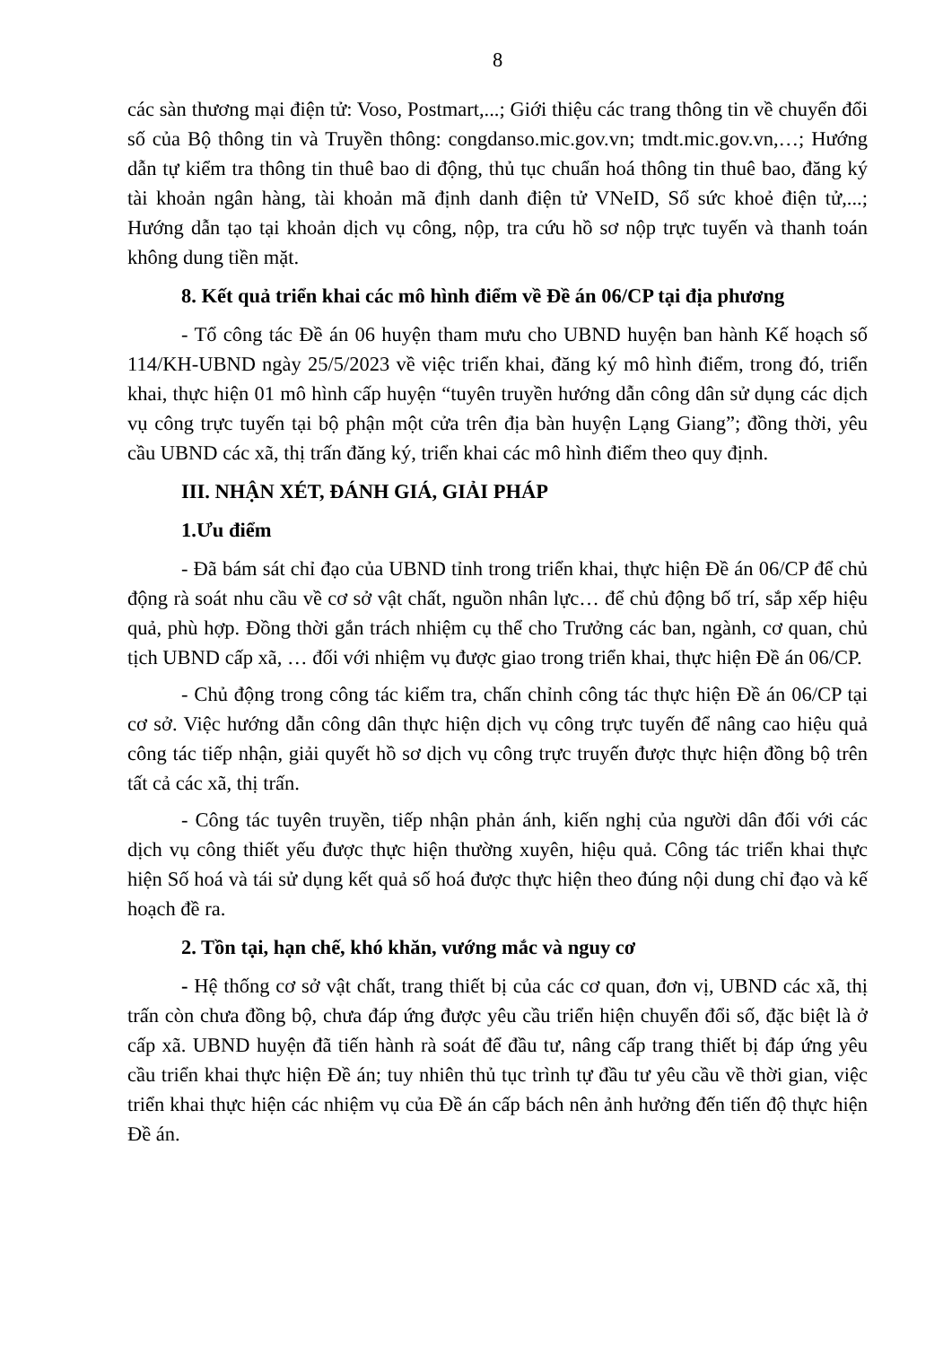8
các sàn thương mại điện tử: Voso, Postmart,...; Giới thiệu các trang thông tin về chuyển đổi số của Bộ thông tin và Truyền thông: congdanso.mic.gov.vn; tmdt.mic.gov.vn,…; Hướng dẫn tự kiểm tra thông tin thuê bao di động, thủ tục chuẩn hoá thông tin thuê bao, đăng ký tài khoản ngân hàng, tài khoản mã định danh điện tử VNeID, Sổ sức khoẻ điện tử,...; Hướng dẫn tạo tại khoản dịch vụ công, nộp, tra cứu hồ sơ nộp trực tuyến và thanh toán không dung tiền mặt.
8. Kết quả triển khai các mô hình điểm về Đề án 06/CP tại địa phương
- Tổ công tác Đề án 06 huyện tham mưu cho UBND huyện ban hành Kế hoạch số 114/KH-UBND ngày 25/5/2023 về việc triển khai, đăng ký mô hình điểm, trong đó, triển khai, thực hiện 01 mô hình cấp huyện “tuyên truyền hướng dẫn công dân sử dụng các dịch vụ công trực tuyến tại bộ phận một cửa trên địa bàn huyện Lạng Giang”; đồng thời, yêu cầu UBND các xã, thị trấn đăng ký, triển khai các mô hình điểm theo quy định.
III. NHẬN XÉT, ĐÁNH GIÁ, GIẢI PHÁP
1.Ưu điểm
- Đã bám sát chỉ đạo của UBND tỉnh trong triển khai, thực hiện Đề án 06/CP để chủ động rà soát nhu cầu về cơ sở vật chất, nguồn nhân lực… để chủ động bố trí, sắp xếp hiệu quả, phù hợp. Đồng thời gắn trách nhiệm cụ thể cho Trưởng các ban, ngành, cơ quan, chủ tịch UBND cấp xã, … đối với nhiệm vụ được giao trong triển khai, thực hiện Đề án 06/CP.
- Chủ động trong công tác kiểm tra, chấn chỉnh công tác thực hiện Đề án 06/CP tại cơ sở. Việc hướng dẫn công dân thực hiện dịch vụ công trực tuyến để nâng cao hiệu quả công tác tiếp nhận, giải quyết hồ sơ dịch vụ công trực truyến được thực hiện đồng bộ trên tất cả các xã, thị trấn.
- Công tác tuyên truyền, tiếp nhận phản ánh, kiến nghị của người dân đối với các dịch vụ công thiết yếu được thực hiện thường xuyên, hiệu quả. Công tác triển khai thực hiện Số hoá và tái sử dụng kết quả số hoá được thực hiện theo đúng nội dung chỉ đạo và kế hoạch đề ra.
2. Tồn tại, hạn chế, khó khăn, vướng mắc và nguy cơ
- Hệ thống cơ sở vật chất, trang thiết bị của các cơ quan, đơn vị, UBND các xã, thị trấn còn chưa đồng bộ, chưa đáp ứng được yêu cầu triển hiện chuyển đổi số, đặc biệt là ở cấp xã. UBND huyện đã tiến hành rà soát để đầu tư, nâng cấp trang thiết bị đáp ứng yêu cầu triển khai thực hiện Đề án; tuy nhiên thủ tục trình tự đầu tư yêu cầu về thời gian, việc triển khai thực hiện các nhiệm vụ của Đề án cấp bách nên ảnh hưởng đến tiến độ thực hiện Đề án.